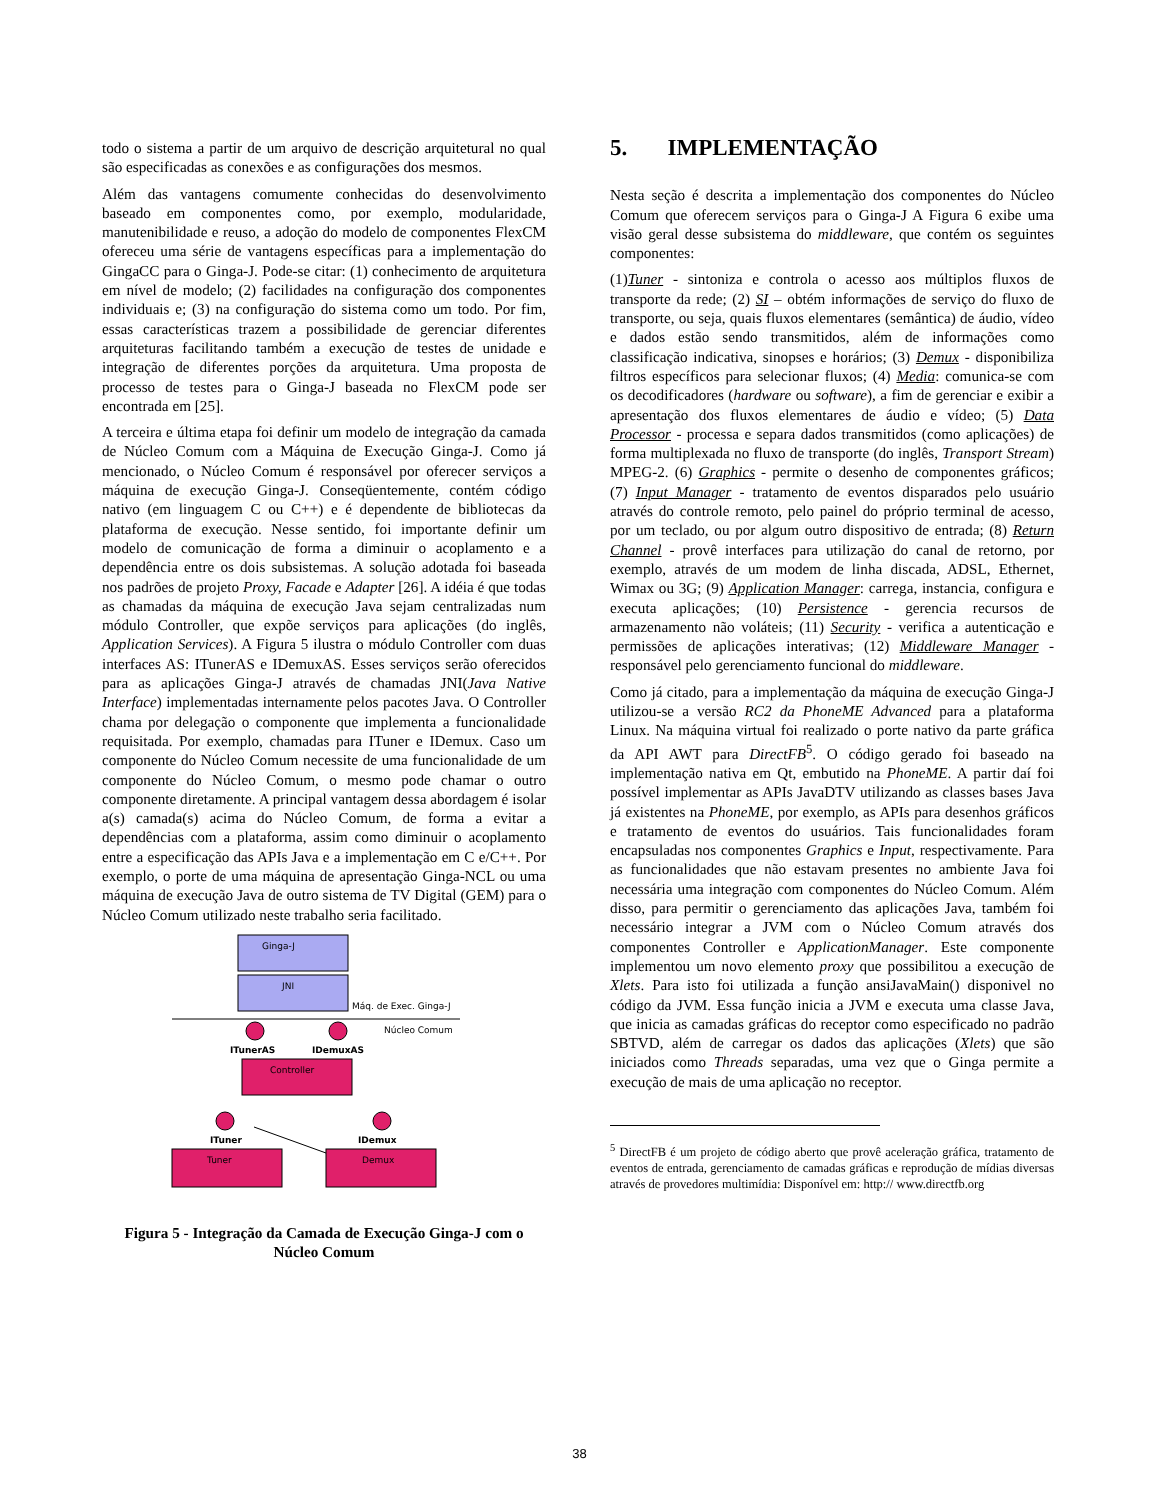todo o sistema a partir de um arquivo de descrição arquitetural no qual são especificadas as conexões e as configurações dos mesmos.
Além das vantagens comumente conhecidas do desenvolvimento baseado em componentes como, por exemplo, modularidade, manutenibilidade e reuso, a adoção do modelo de componentes FlexCM ofereceu uma série de vantagens específicas para a implementação do GingaCC para o Ginga-J. Pode-se citar: (1) conhecimento de arquitetura em nível de modelo; (2) facilidades na configuração dos componentes individuais e; (3) na configuração do sistema como um todo. Por fim, essas características trazem a possibilidade de gerenciar diferentes arquiteturas facilitando também a execução de testes de unidade e integração de diferentes porções da arquitetura. Uma proposta de processo de testes para o Ginga-J baseada no FlexCM pode ser encontrada em [25].
A terceira e última etapa foi definir um modelo de integração da camada de Núcleo Comum com a Máquina de Execução Ginga-J. Como já mencionado, o Núcleo Comum é responsável por oferecer serviços a máquina de execução Ginga-J. Conseqüentemente, contém código nativo (em linguagem C ou C++) e é dependente de bibliotecas da plataforma de execução. Nesse sentido, foi importante definir um modelo de comunicação de forma a diminuir o acoplamento e a dependência entre os dois subsistemas. A solução adotada foi baseada nos padrões de projeto Proxy, Facade e Adapter [26]. A idéia é que todas as chamadas da máquina de execução Java sejam centralizadas num módulo Controller, que expõe serviços para aplicações (do inglês, Application Services). A Figura 5 ilustra o módulo Controller com duas interfaces AS: ITunerAS e IDemuxAS. Esses serviços serão oferecidos para as aplicações Ginga-J através de chamadas JNI(Java Native Interface) implementadas internamente pelos pacotes Java. O Controller chama por delegação o componente que implementa a funcionalidade requisitada. Por exemplo, chamadas para ITuner e IDemux. Caso um componente do Núcleo Comum necessite de uma funcionalidade de um componente do Núcleo Comum, o mesmo pode chamar o outro componente diretamente. A principal vantagem dessa abordagem é isolar a(s) camada(s) acima do Núcleo Comum, de forma a evitar a dependências com a plataforma, assim como diminuir o acoplamento entre a especificação das APIs Java e a implementação em C e/C++. Por exemplo, o porte de uma máquina de apresentação Ginga-NCL ou uma máquina de execução Java de outro sistema de TV Digital (GEM) para o Núcleo Comum utilizado neste trabalho seria facilitado.
Ginga-J
JNI
Máq. de Exec. Ginga-J
Núcleo Comum
ITunerAS
IDemuxAS
Controller
ITuner
IDemux
Tuner
Demux
Figura 5 - Integração da Camada de Execução Ginga-J com o Núcleo Comum
5. IMPLEMENTAÇÃO
Nesta seção é descrita a implementação dos componentes do Núcleo Comum que oferecem serviços para o Ginga-J A Figura 6 exibe uma visão geral desse subsistema do middleware, que contém os seguintes componentes:
(1)Tuner - sintoniza e controla o acesso aos múltiplos fluxos de transporte da rede; (2) SI – obtém informações de serviço do fluxo de transporte, ou seja, quais fluxos elementares (semântica) de áudio, vídeo e dados estão sendo transmitidos, além de informações como classificação indicativa, sinopses e horários; (3) Demux - disponibiliza filtros específicos para selecionar fluxos; (4) Media: comunica-se com os decodificadores (hardware ou software), a fim de gerenciar e exibir a apresentação dos fluxos elementares de áudio e vídeo; (5) Data Processor - processa e separa dados transmitidos (como aplicações) de forma multiplexada no fluxo de transporte (do inglês, Transport Stream) MPEG-2. (6) Graphics - permite o desenho de componentes gráficos; (7) Input Manager - tratamento de eventos disparados pelo usuário através do controle remoto, pelo painel do próprio terminal de acesso, por um teclado, ou por algum outro dispositivo de entrada; (8) Return Channel - provê interfaces para utilização do canal de retorno, por exemplo, através de um modem de linha discada, ADSL, Ethernet, Wimax ou 3G; (9) Application Manager: carrega, instancia, configura e executa aplicações; (10) Persistence - gerencia recursos de armazenamento não voláteis; (11) Security - verifica a autenticação e permissões de aplicações interativas; (12) Middleware Manager - responsável pelo gerenciamento funcional do middleware.
Como já citado, para a implementação da máquina de execução Ginga-J utilizou-se a versão RC2 da PhoneME Advanced para a plataforma Linux. Na máquina virtual foi realizado o porte nativo da parte gráfica da API AWT para DirectFB<sup>5</sup>. O código gerado foi baseado na implementação nativa em Qt, embutido na PhoneME. A partir daí foi possível implementar as APIs JavaDTV utilizando as classes bases Java já existentes na PhoneME, por exemplo, as APIs para desenhos gráficos e tratamento de eventos do usuários. Tais funcionalidades foram encapsuladas nos componentes Graphics e Input, respectivamente. Para as funcionalidades que não estavam presentes no ambiente Java foi necessária uma integração com componentes do Núcleo Comum. Além disso, para permitir o gerenciamento das aplicações Java, também foi necessário integrar a JVM com o Núcleo Comum através dos componentes Controller e ApplicationManager. Este componente implementou um novo elemento proxy que possibilitou a execução de Xlets. Para isto foi utilizada a função ansiJavaMain() disponivel no código da JVM. Essa função inicia a JVM e executa uma classe Java, que inicia as camadas gráficas do receptor como especificado no padrão SBTVD, além de carregar os dados das aplicações (Xlets) que são iniciados como Threads separadas, uma vez que o Ginga permite a execução de mais de uma aplicação no receptor.
<sup>5</sup> DirectFB é um projeto de código aberto que provê aceleração gráfica, tratamento de eventos de entrada, gerenciamento de camadas gráficas e reprodução de mídias diversas através de provedores multimídia: Disponível em: http:// www.directfb.org
38